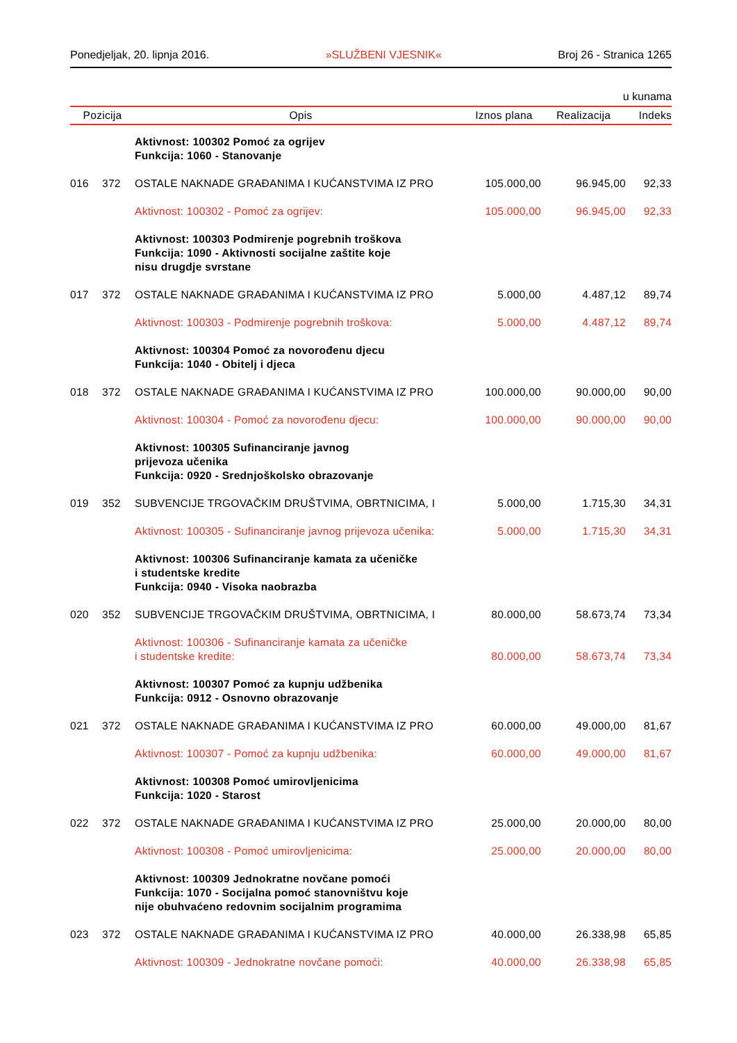Ponedjeljak, 20. lipnja 2016. »SLUŽBENI VJESNIK« Broj 26 - Stranica 1265
u kunama
| Pozicija | | Opis | Iznos plana | Realizacija | Indeks |
| --- | --- | --- | --- | --- | --- |
| | | Aktivnost: 100302 Pomoć za ogrijev Funkcija: 1060 - Stanovanje | | | |
| 016 | 372 | OSTALE NAKNADE GRAĐANIMA I KUĆANSTVIMA IZ PRO | 105.000,00 | 96.945,00 | 92,33 |
| | | Aktivnost: 100302 - Pomoć za ogrijev: | 105.000,00 | 96.945,00 | 92,33 |
| | | Aktivnost: 100303 Podmirenje pogrebnih troškova Funkcija: 1090 - Aktivnosti socijalne zaštite koje nisu drugdje svrstane | | | |
| 017 | 372 | OSTALE NAKNADE GRAĐANIMA I KUĆANSTVIMA IZ PRO | 5.000,00 | 4.487,12 | 89,74 |
| | | Aktivnost: 100303 - Podmirenje pogrebnih troškova: | 5.000,00 | 4.487,12 | 89,74 |
| | | Aktivnost: 100304 Pomoć za novorođenu djecu Funkcija: 1040 - Obitelj i djeca | | | |
| 018 | 372 | OSTALE NAKNADE GRAĐANIMA I KUĆANSTVIMA IZ PRO | 100.000,00 | 90.000,00 | 90,00 |
| | | Aktivnost: 100304 - Pomoć za novorođenu djecu: | 100.000,00 | 90.000,00 | 90,00 |
| | | Aktivnost: 100305 Sufinanciranje javnog prijevoza učenika Funkcija: 0920 - Srednjoškolsko obrazovanje | | | |
| 019 | 352 | SUBVENCIJE TRGOVAČKIM DRUŠTVIMA, OBRTNICIMA, I | 5.000,00 | 1.715,30 | 34,31 |
| | | Aktivnost: 100305 - Sufinanciranje javnog prijevoza učenika: | 5.000,00 | 1.715,30 | 34,31 |
| | | Aktivnost: 100306 Sufinanciranje kamata za učeničke i studentske kredite Funkcija: 0940 - Visoka naobrazba | | | |
| 020 | 352 | SUBVENCIJE TRGOVAČKIM DRUŠTVIMA, OBRTNICIMA, I | 80.000,00 | 58.673,74 | 73,34 |
| | | Aktivnost: 100306 - Sufinanciranje kamata za učeničke i studentske kredite: | 80.000,00 | 58.673,74 | 73,34 |
| | | Aktivnost: 100307 Pomoć za kupnju udžbenika Funkcija: 0912 - Osnovno obrazovanje | | | |
| 021 | 372 | OSTALE NAKNADE GRAĐANIMA I KUĆANSTVIMA IZ PRO | 60.000,00 | 49.000,00 | 81,67 |
| | | Aktivnost: 100307 - Pomoć za kupnju udžbenika: | 60.000,00 | 49.000,00 | 81,67 |
| | | Aktivnost: 100308 Pomoć umirovljenicima Funkcija: 1020 - Starost | | | |
| 022 | 372 | OSTALE NAKNADE GRAĐANIMA I KUĆANSTVIMA IZ PRO | 25.000,00 | 20.000,00 | 80,00 |
| | | Aktivnost: 100308 - Pomoć umirovljenicima: | 25.000,00 | 20.000,00 | 80,00 |
| | | Aktivnost: 100309 Jednokratne novčane pomoći Funkcija: 1070 - Socijalna pomoć stanovništvu koje nije obuhvaćeno redovnim socijalnim programima | | | |
| 023 | 372 | OSTALE NAKNADE GRAĐANIMA I KUĆANSTVIMA IZ PRO | 40.000,00 | 26.338,98 | 65,85 |
| | | Aktivnost: 100309 - Jednokratne novčane pomoći: | 40.000,00 | 26.338,98 | 65,85 |